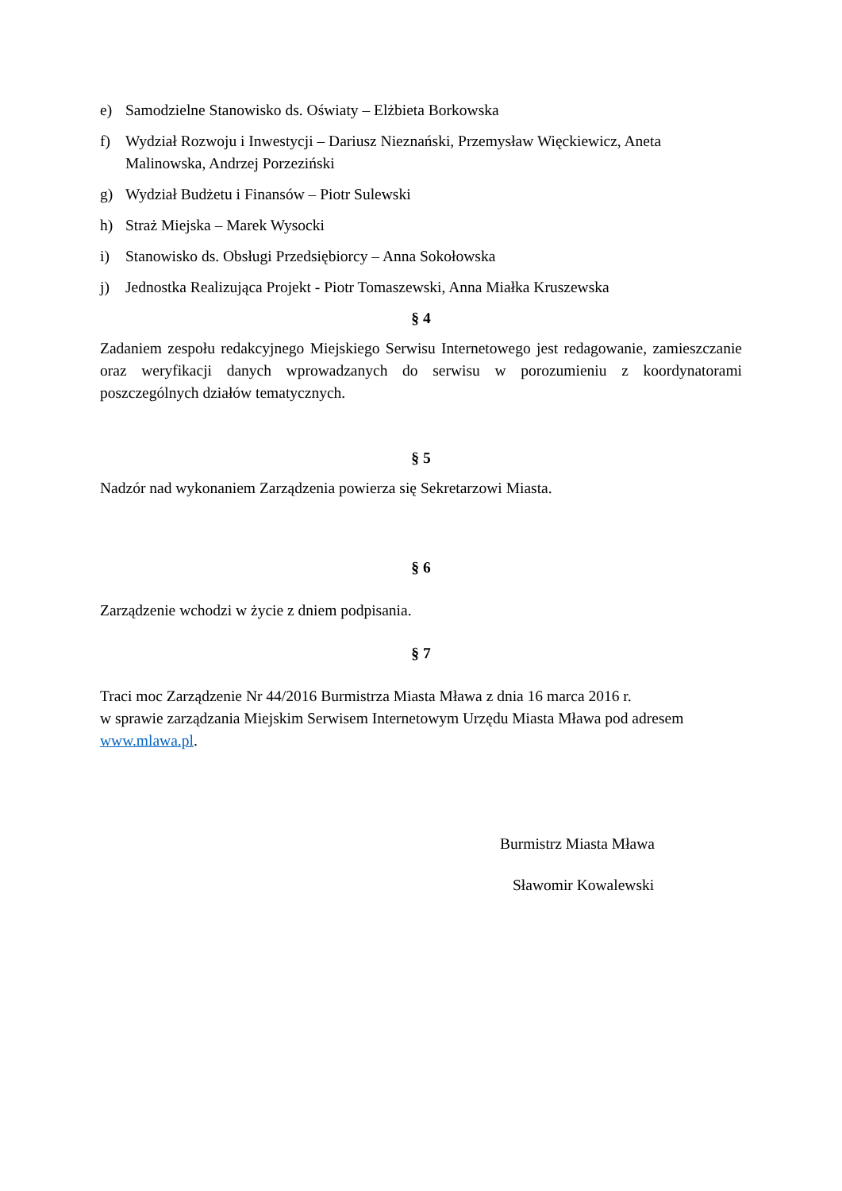e) Samodzielne Stanowisko ds. Oświaty – Elżbieta Borkowska
f) Wydział Rozwoju i Inwestycji – Dariusz Nieznański, Przemysław Więckiewicz, Aneta Malinowska, Andrzej Porzeziński
g) Wydział Budżetu i Finansów – Piotr Sulewski
h) Straż Miejska – Marek Wysocki
i) Stanowisko ds. Obsługi Przedsiębiorcy – Anna Sokołowska
j) Jednostka Realizująca Projekt - Piotr Tomaszewski, Anna Miałka Kruszewska
§ 4
Zadaniem zespołu redakcyjnego Miejskiego Serwisu Internetowego jest redagowanie, zamieszczanie oraz weryfikacji danych wprowadzanych do serwisu w porozumieniu z koordynatorami poszczególnych działów tematycznych.
§ 5
Nadzór nad wykonaniem Zarządzenia powierza się Sekretarzowi Miasta.
§ 6
Zarządzenie wchodzi w życie z dniem podpisania.
§ 7
Traci moc Zarządzenie Nr 44/2016 Burmistrza Miasta Mława z dnia 16 marca 2016 r.
w sprawie zarządzania Miejskim Serwisem Internetowym Urzędu Miasta Mława pod adresem www.mlawa.pl.
Burmistrz Miasta Mława
Sławomir Kowalewski